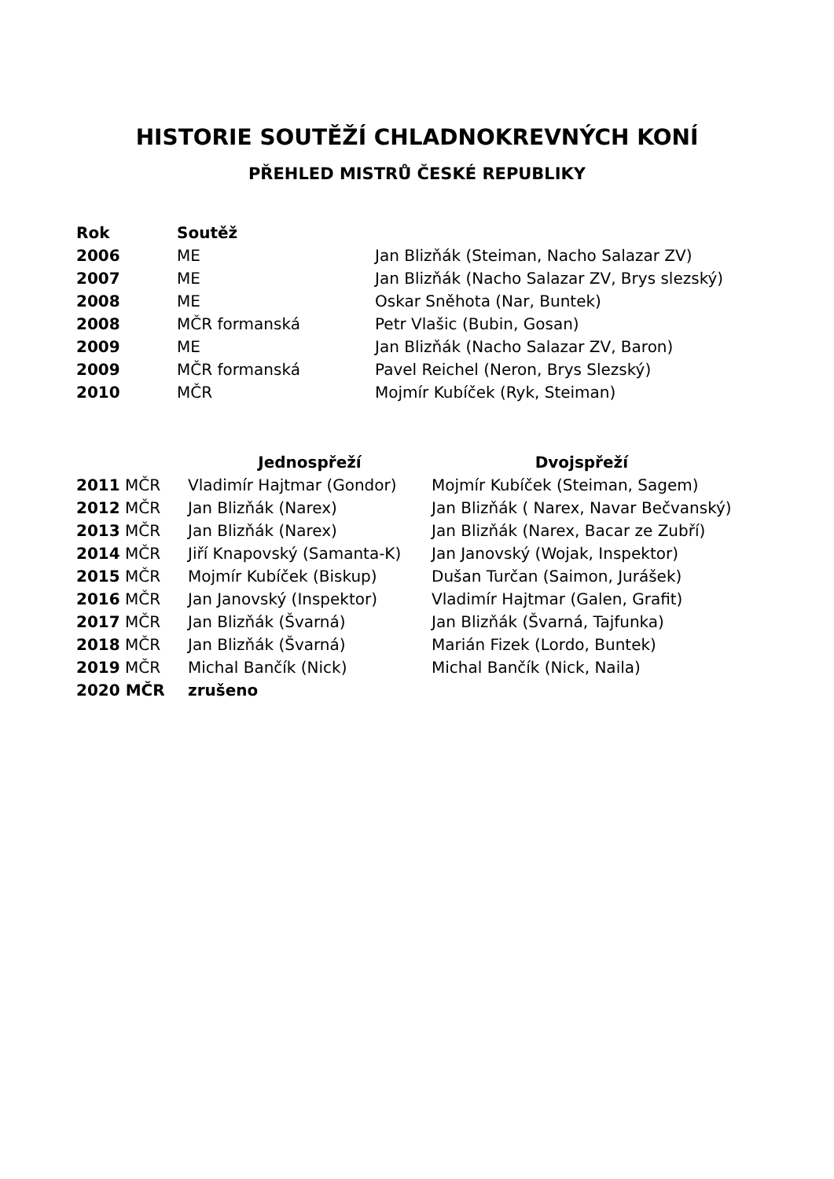HISTORIE SOUTĚŽÍ CHLADNOKREVNÝCH KONÍ
PŘEHLED MISTRŮ ČESKÉ REPUBLIKY
| Rok | Soutěž | |
| --- | --- | --- |
| 2006 | ME | Jan Blizňák (Steiman, Nacho Salazar ZV) |
| 2007 | ME | Jan Blizňák (Nacho Salazar ZV, Brys slezský) |
| 2008 | ME | Oskar Sněhota (Nar, Buntek) |
| 2008 | MČR formanská | Petr Vlašic (Bubin, Gosan) |
| 2009 | ME | Jan Blizňák (Nacho Salazar ZV, Baron) |
| 2009 | MČR formanská | Pavel Reichel (Neron, Brys Slezský) |
| 2010 | MČR | Mojmír Kubíček (Ryk, Steiman) |
| | Jednospřeží | Dvojspřeží |
| --- | --- | --- |
| 2011 MČR | Vladimír Hajtmar (Gondor) | Mojmír Kubíček (Steiman, Sagem) |
| 2012 MČR | Jan Blizňák (Narex) | Jan Blizňák ( Narex, Navar Bečvanský) |
| 2013 MČR | Jan Blizňák (Narex) | Jan Blizňák (Narex, Bacar ze Zubří) |
| 2014 MČR | Jiří Knapovský (Samanta-K) | Jan Janovský (Wojak, Inspektor) |
| 2015 MČR | Mojmír Kubíček (Biskup) | Dušan Turčan (Saimon, Jurášek) |
| 2016 MČR | Jan Janovský (Inspektor) | Vladimír Hajtmar (Galen, Grafit) |
| 2017 MČR | Jan Blizňák (Švarná) | Jan Blizňák (Švarná, Tajfunka) |
| 2018 MČR | Jan Blizňák (Švarná) | Marián Fizek (Lordo, Buntek) |
| 2019 MČR | Michal Bančík (Nick) | Michal Bančík (Nick, Naila) |
| 2020 MČR | zrušeno | |